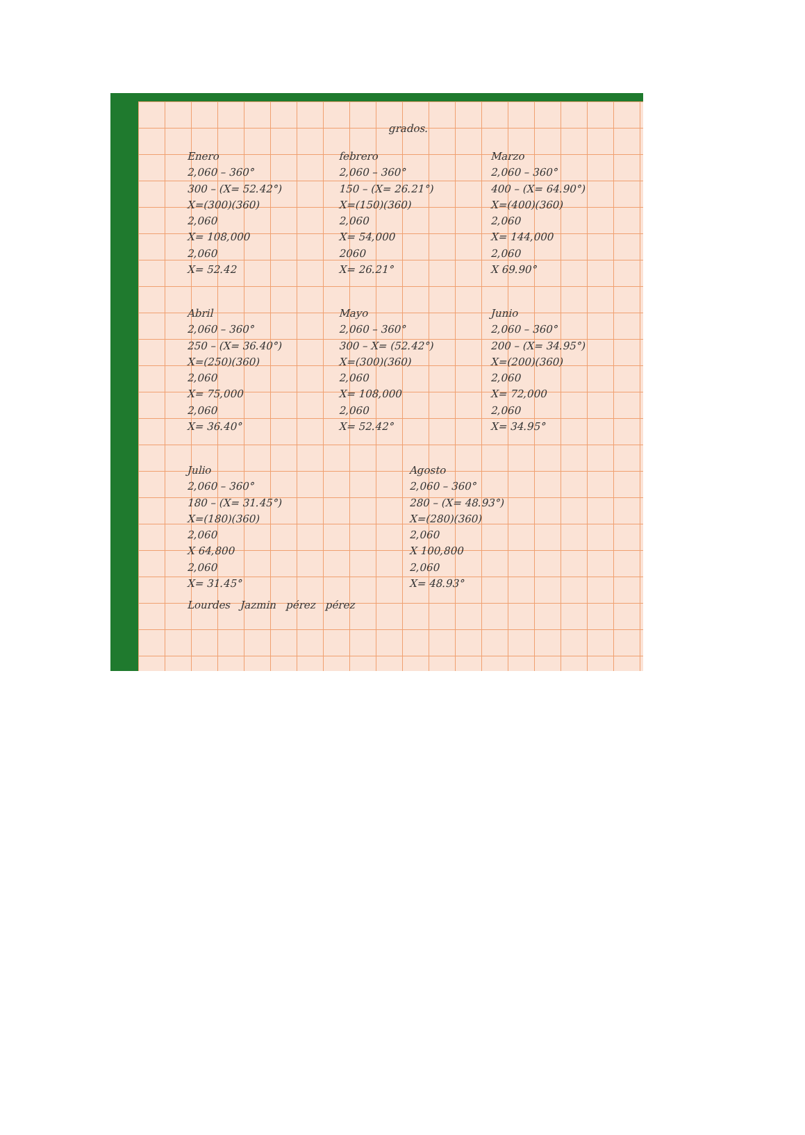grados.
Enero
2,060 – 360°
300 – (X= 52.42°)
X=(300)(360)
2,060
X= 108,000
2,060
X= 52.42
febrero
2,060 – 360°
150 – (X= 26.21°)
X=(150)(360)
2,060
X= 54,000
2060
X= 26.21°
Marzo
2,060 – 360°
400 – (X= 64.90°)
X=(400)(360)
2,060
X= 144,000
2,060
X 69.90°
Abril
2,060 – 360°
250 – (X= 36.40°)
X=(250)(360)
2,060
X= 75,000
2,060
X= 36.40°
Mayo
2,060 – 360°
300 – X= (52.42°)
X=(300)(360)
2,060
X= 108,000
2,060
X= 52.42°
Junio
2,060 – 360°
200 – (X= 34.95°)
X=(200)(360)
2,060
X= 72,000
2,060
X= 34.95°
Julio
2,060 – 360°
180 – (X= 31.45°)
X=(180)(360)
2,060
X 64,800
2,060
X= 31.45°
Agosto
2,060 – 360°
280 – (X= 48.93°)
X=(280)(360)
2,060
X 100,800
2,060
X= 48.93°
Lourdes Jazmin pérez pérez